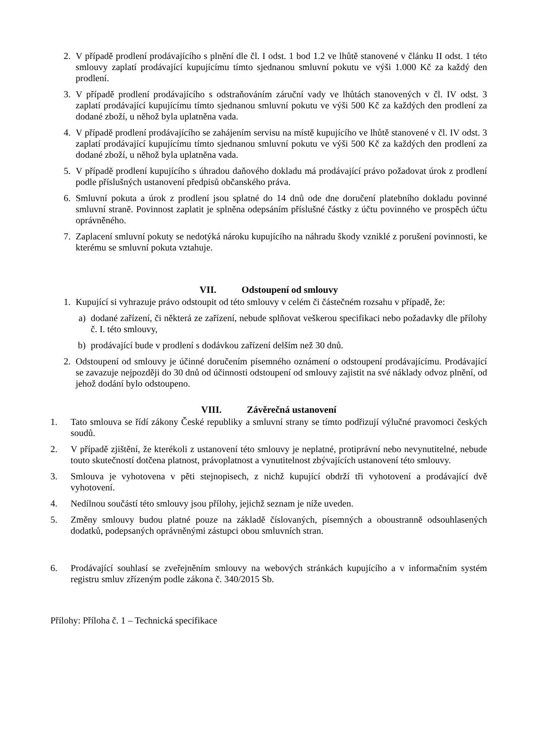2. V případě prodlení prodávajícího s plnění dle čl. I odst. 1 bod 1.2 ve lhůtě stanovené v článku II odst. 1 této smlouvy zaplatí prodávající kupujícímu tímto sjednanou smluvní pokutu ve výši 1.000 Kč za každý den prodlení.
3. V případě prodlení prodávajícího s odstraňováním záruční vady ve lhůtách stanovených v čl. IV odst. 3 zaplatí prodávající kupujícímu tímto sjednanou smluvní pokutu ve výši 500 Kč za každých den prodlení za dodané zboží, u něhož byla uplatněna vada.
4. V případě prodlení prodávajícího se zahájením servisu na místě kupujícího ve lhůtě stanovené v čl. IV odst. 3 zaplatí prodávající kupujícímu tímto sjednanou smluvní pokutu ve výši 500 Kč za každých den prodlení za dodané zboží, u něhož byla uplatněna vada.
5. V případě prodlení kupujícího s úhradou daňového dokladu má prodávající právo požadovat úrok z prodlení podle příslušných ustanovení předpisů občanského práva.
6. Smluvní pokuta a úrok z prodlení jsou splatné do 14 dnů ode dne doručení platebního dokladu povinné smluvní straně. Povinnost zaplatit je splněna odepsáním příslušné částky z účtu povinného ve prospěch účtu oprávněného.
7. Zaplacení smluvní pokuty se nedotýká nároku kupujícího na náhradu škody vzniklé z porušení povinnosti, ke kterému se smluvní pokuta vztahuje.
VII. Odstoupení od smlouvy
1. Kupující si vyhrazuje právo odstoupit od této smlouvy v celém či částečném rozsahu v případě, že:
a) dodané zařízení, či některá ze zařízení, nebude splňovat veškerou specifikaci nebo požadavky dle přílohy č. I. této smlouvy,
b) prodávající bude v prodlení s dodávkou zařízení delším než 30 dnů.
2. Odstoupení od smlouvy je účinné doručením písemného oznámení o odstoupení prodávajícímu. Prodávající se zavazuje nejpozději do 30 dnů od účinnosti odstoupení od smlouvy zajistit na své náklady odvoz plnění, od jehož dodání bylo odstoupeno.
VIII. Závěrečná ustanovení
1. Tato smlouva se řídí zákony České republiky a smluvní strany se tímto podřizují výlučné pravomoci českých soudů.
2. V případě zjištění, že kterékoli z ustanovení této smlouvy je neplatné, protiprávní nebo nevynutitelné, nebude touto skutečností dotčena platnost, právoplatnost a vynutitelnost zbývajících ustanovení této smlouvy.
3. Smlouva je vyhotovena v pěti stejnopisech, z nichž kupující obdrží tři vyhotovení a prodávající dvě vyhotovení.
4. Nedílnou součástí této smlouvy jsou přílohy, jejichž seznam je níže uveden.
5. Změny smlouvy budou platné pouze na základě číslovaných, písemných a oboustranně odsouhlasených dodatků, podepsaných oprávněnými zástupci obou smluvních stran.
6. Prodávající souhlasí se zveřejněním smlouvy na webových stránkách kupujícího a v informačním systém registru smluv zřízeným podle zákona č. 340/2015 Sb.
Přílohy: Příloha č. 1 – Technická specifikace